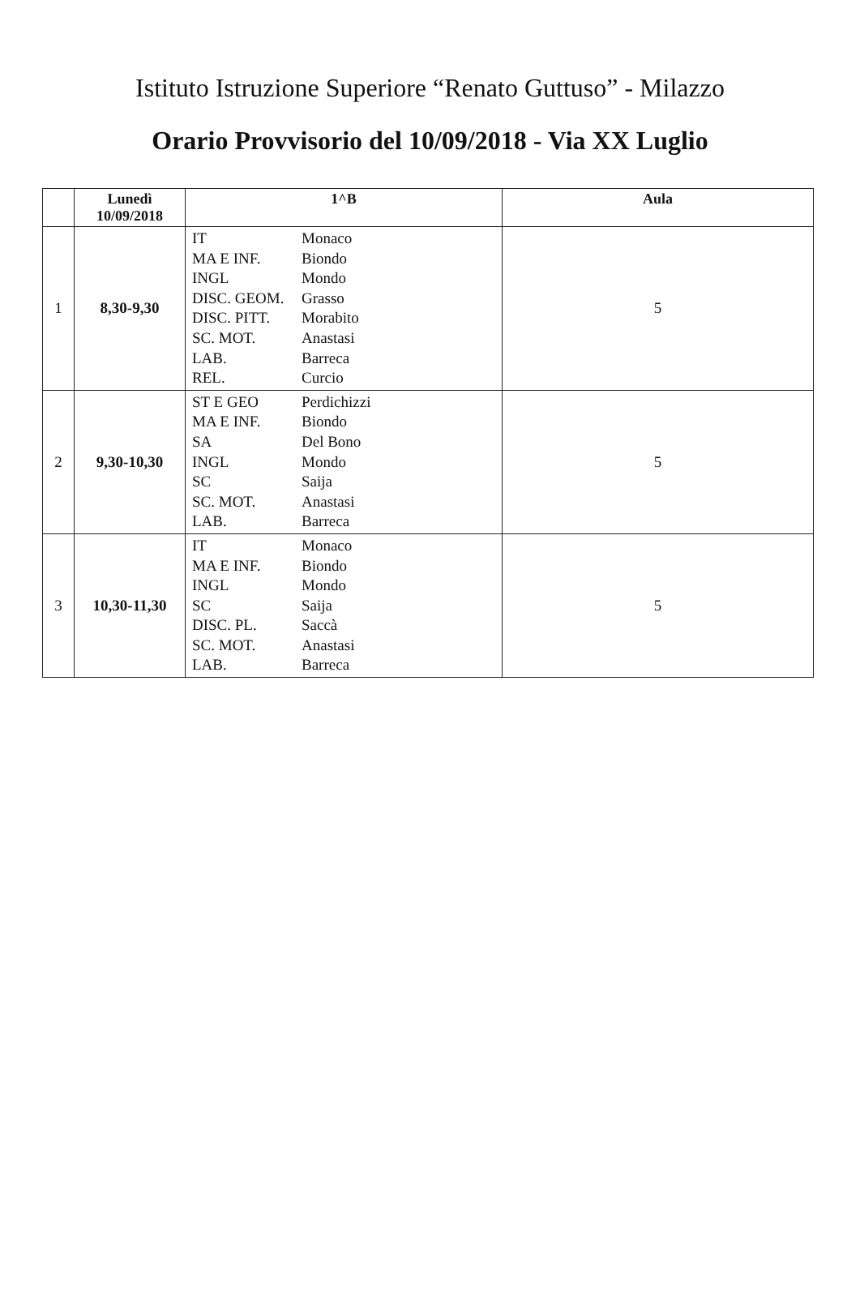Istituto Istruzione Superiore “Renato Guttuso” - Milazzo
Orario Provvisorio del 10/09/2018 - Via XX Luglio
| | Lunedì 10/09/2018 | 1^B | Aula |
| --- | --- | --- | --- |
| 1 | 8,30-9,30 | IT Monaco MA E INF. Biondo INGL Mondo DISC. GEOM. Grasso DISC. PITT. Morabito SC. MOT. Anastasi LAB. Barreca REL. Curcio | 5 |
| 2 | 9,30-10,30 | ST E GEO Perdichizzi MA E INF. Biondo SA Del Bono INGL Mondo SC Saija SC. MOT. Anastasi LAB. Barreca | 5 |
| 3 | 10,30-11,30 | IT Monaco MA E INF. Biondo INGL Mondo SC Saija DISC. PL. Saccà SC. MOT. Anastasi LAB. Barreca | 5 |